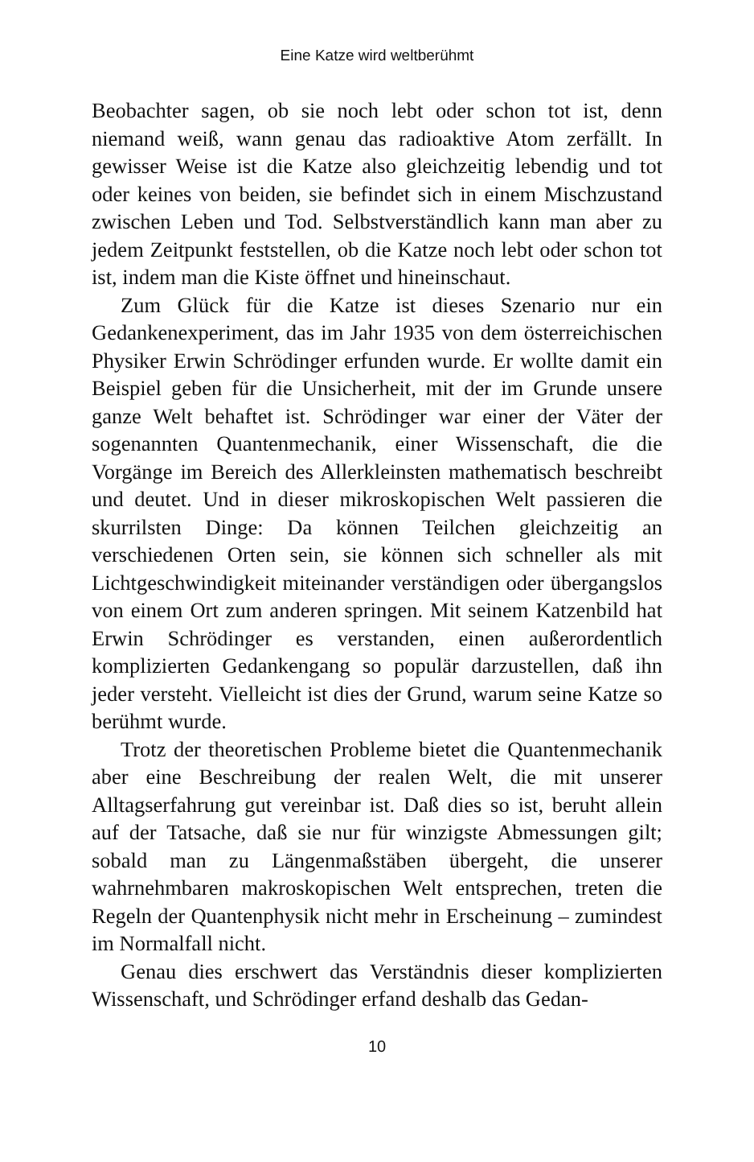Eine Katze wird weltberühmt
Beobachter sagen, ob sie noch lebt oder schon tot ist, denn niemand weiß, wann genau das radioaktive Atom zerfällt. In gewisser Weise ist die Katze also gleichzeitig lebendig und tot oder keines von beiden, sie befindet sich in einem Mischzustand zwischen Leben und Tod. Selbstverständlich kann man aber zu jedem Zeitpunkt feststellen, ob die Katze noch lebt oder schon tot ist, indem man die Kiste öffnet und hineinschaut.
Zum Glück für die Katze ist dieses Szenario nur ein Gedankenexperiment, das im Jahr 1935 von dem österreichischen Physiker Erwin Schrödinger erfunden wurde. Er wollte damit ein Beispiel geben für die Unsicherheit, mit der im Grunde unsere ganze Welt behaftet ist. Schrödinger war einer der Väter der sogenannten Quantenmechanik, einer Wissenschaft, die die Vorgänge im Bereich des Allerkleinsten mathematisch beschreibt und deutet. Und in dieser mikroskopischen Welt passieren die skurrilsten Dinge: Da können Teilchen gleichzeitig an verschiedenen Orten sein, sie können sich schneller als mit Lichtgeschwindigkeit miteinander verständigen oder übergangslos von einem Ort zum anderen springen. Mit seinem Katzenbild hat Erwin Schrödinger es verstanden, einen außerordentlich komplizierten Gedankengang so populär darzustellen, daß ihn jeder versteht. Vielleicht ist dies der Grund, warum seine Katze so berühmt wurde.
Trotz der theoretischen Probleme bietet die Quantenmechanik aber eine Beschreibung der realen Welt, die mit unserer Alltagserfahrung gut vereinbar ist. Daß dies so ist, beruht allein auf der Tatsache, daß sie nur für winzigste Abmessungen gilt; sobald man zu Längenmaßstäben übergeht, die unserer wahrnehmbaren makroskopischen Welt entsprechen, treten die Regeln der Quantenphysik nicht mehr in Erscheinung – zumindest im Normalfall nicht.
Genau dies erschwert das Verständnis dieser komplizierten Wissenschaft, und Schrödinger erfand deshalb das Gedan-
10